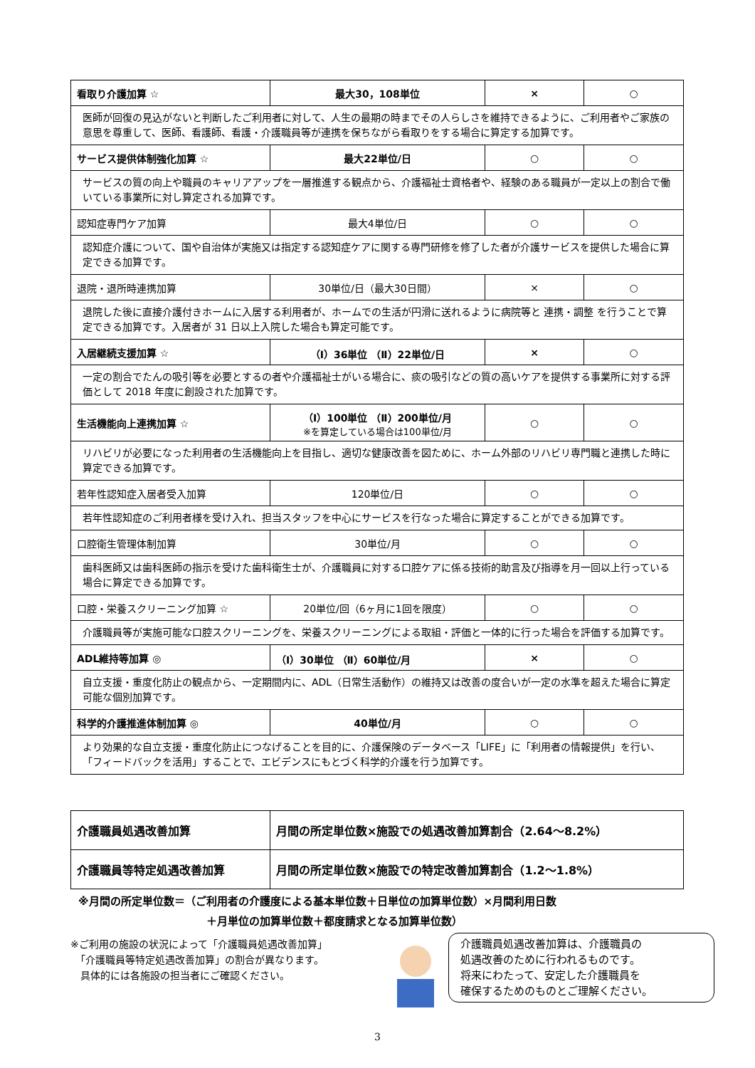| 看取り介護加算 ☆ | 最大30，108単位 | × | ○ |
| 医師が回復の見込がないと判断したご利用者に対して、人生の最期の時までその人らしさを維持できるように、ご利用者やご家族の意思を尊重して、医師、看護師、看護・介護職員等が連携を保ちながら看取りをする場合に算定する加算です。 | | | |
| サービス提供体制強化加算 ☆ | 最大22単位/日 | ○ | ○ |
| サービスの質の向上や職員のキャリアアップを一層推進する観点から、介護福祉士資格者や、経験のある職員が一定以上の割合で働いている事業所に対し算定される加算です。 | | | |
| 認知症専門ケア加算 | 最大4単位/日 | ○ | ○ |
| 認知症介護について、国や自治体が実施又は指定する認知症ケアに関する専門研修を修了した者が介護サービスを提供した場合に算定できる加算です。 | | | |
| 退院・退所時連携加算 | 30単位/日（最大30日間） | × | ○ |
| 退院した後に直接介護付きホームに入居する利用者が、ホームでの生活が円滑に送れるように病院等と 連携・調整 を行うことで算定できる加算です。入居者が 31 日以上入院した場合も算定可能です。 | | | |
| 入居継続支援加算 ☆ | （Ⅰ）36単位 （Ⅱ）22単位/日 | × | ○ |
| 一定の割合でたんの吸引等を必要とするの者や介護福祉士がいる場合に、痰の吸引などの質の高いケアを提供する事業所に対する評価として 2018 年度に創設された加算です。 | | | |
| 生活機能向上連携加算 ☆ | （Ⅰ）100単位 （Ⅱ）200単位/月 ※を算定している場合は100単位/月 | ○ | ○ |
| リハビリが必要になった利用者の生活機能向上を目指し、適切な健康改善を図ために、ホーム外部のリハビリ専門職と連携した時に算定できる加算です。 | | | |
| 若年性認知症入居者受入加算 | 120単位/日 | ○ | ○ |
| 若年性認知症のご利用者様を受け入れ、担当スタッフを中心にサービスを行なった場合に算定することができる加算です。 | | | |
| 口腔衛生管理体制加算 | 30単位/月 | ○ | ○ |
| 歯科医師又は歯科医師の指示を受けた歯科衛生士が、介護職員に対する口腔ケアに係る技術的助言及び指導を月一回以上行っている場合に算定できる加算です。 | | | |
| 口腔・栄養スクリーニング加算 ☆ | 20単位/回（6ヶ月に1回を限度） | ○ | ○ |
| 介護職員等が実施可能な口腔スクリーニングを、栄養スクリーニングによる取組・評価と一体的に行った場合を評価する加算です。 | | | |
| ADL維持等加算 ◎ | （Ⅰ）30単位 （Ⅱ）60単位/月 | × | ○ |
| 自立支援・重度化防止の観点から、一定期間内に、ADL（日常生活動作）の維持又は改善の度合いが一定の水準を超えた場合に算定可能な個別加算です。 | | | |
| 科学的介護推進体制加算 ◎ | 40単位/月 | ○ | ○ |
| より効果的な自立支援・重度化防止につなげることを目的に、介護保険のデータベース「LIFE」に「利用者の情報提供」を行い、「フィードバックを活用」することで、エビデンスにもとづく科学的介護を行う加算です。 | | | |
| 介護職員処遇改善加算 | 月間の所定単位数×施設での処遇改善加算割合（2.64～8.2%） |
| 介護職員等特定処遇改善加算 | 月間の所定単位数×施設での特定改善加算割合（1.2～1.8%） |
※月間の所定単位数＝（ご利用者の介護度による基本単位数＋日単位の加算単位数）×月間利用日数
＋月単位の加算単位数＋都度請求となる加算単位数）
※ご利用の施設の状況によって「介護職員処遇改善加算」
　「介護職員等特定処遇改善加算」の割合が異なります。
　具体的には各施設の担当者にご確認ください。
介護職員処遇改善加算は、介護職員の
処遇改善のために行われるものです。
将来にわたって、安定した介護職員を
確保するためのものとご理解ください。
3